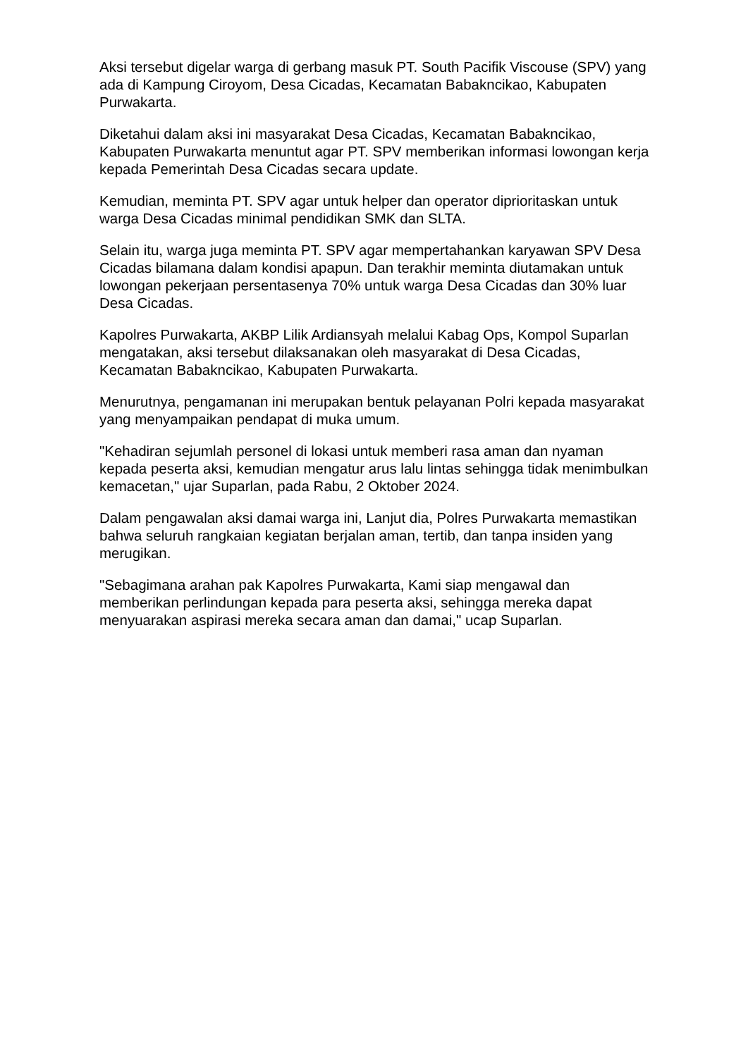Aksi tersebut digelar warga di gerbang masuk PT. South Pacifik Viscouse (SPV) yang ada di Kampung Ciroyom, Desa Cicadas, Kecamatan Babakncikao, Kabupaten Purwakarta.
Diketahui dalam aksi ini masyarakat Desa Cicadas, Kecamatan Babakncikao, Kabupaten Purwakarta menuntut agar PT. SPV memberikan informasi lowongan kerja kepada Pemerintah Desa Cicadas secara update.
Kemudian, meminta PT. SPV agar untuk helper dan operator diprioritaskan untuk warga Desa Cicadas minimal pendidikan SMK dan SLTA.
Selain itu, warga juga meminta PT. SPV agar mempertahankan karyawan SPV Desa Cicadas bilamana dalam kondisi apapun. Dan terakhir meminta diutamakan untuk lowongan pekerjaan persentasenya 70% untuk warga Desa Cicadas dan 30% luar Desa Cicadas.
Kapolres Purwakarta, AKBP Lilik Ardiansyah melalui Kabag Ops, Kompol Suparlan mengatakan, aksi tersebut dilaksanakan oleh masyarakat di Desa Cicadas, Kecamatan Babakncikao, Kabupaten Purwakarta.
Menurutnya, pengamanan ini merupakan bentuk pelayanan Polri kepada masyarakat yang menyampaikan pendapat di muka umum.
"Kehadiran sejumlah personel di lokasi untuk memberi rasa aman dan nyaman kepada peserta aksi, kemudian mengatur arus lalu lintas sehingga tidak menimbulkan kemacetan," ujar Suparlan, pada Rabu, 2 Oktober 2024.
Dalam pengawalan aksi damai warga ini, Lanjut dia, Polres Purwakarta memastikan bahwa seluruh rangkaian kegiatan berjalan aman, tertib, dan tanpa insiden yang merugikan.
"Sebagimana arahan pak Kapolres Purwakarta, Kami siap mengawal dan memberikan perlindungan kepada para peserta aksi, sehingga mereka dapat menyuarakan aspirasi mereka secara aman dan damai," ucap Suparlan.